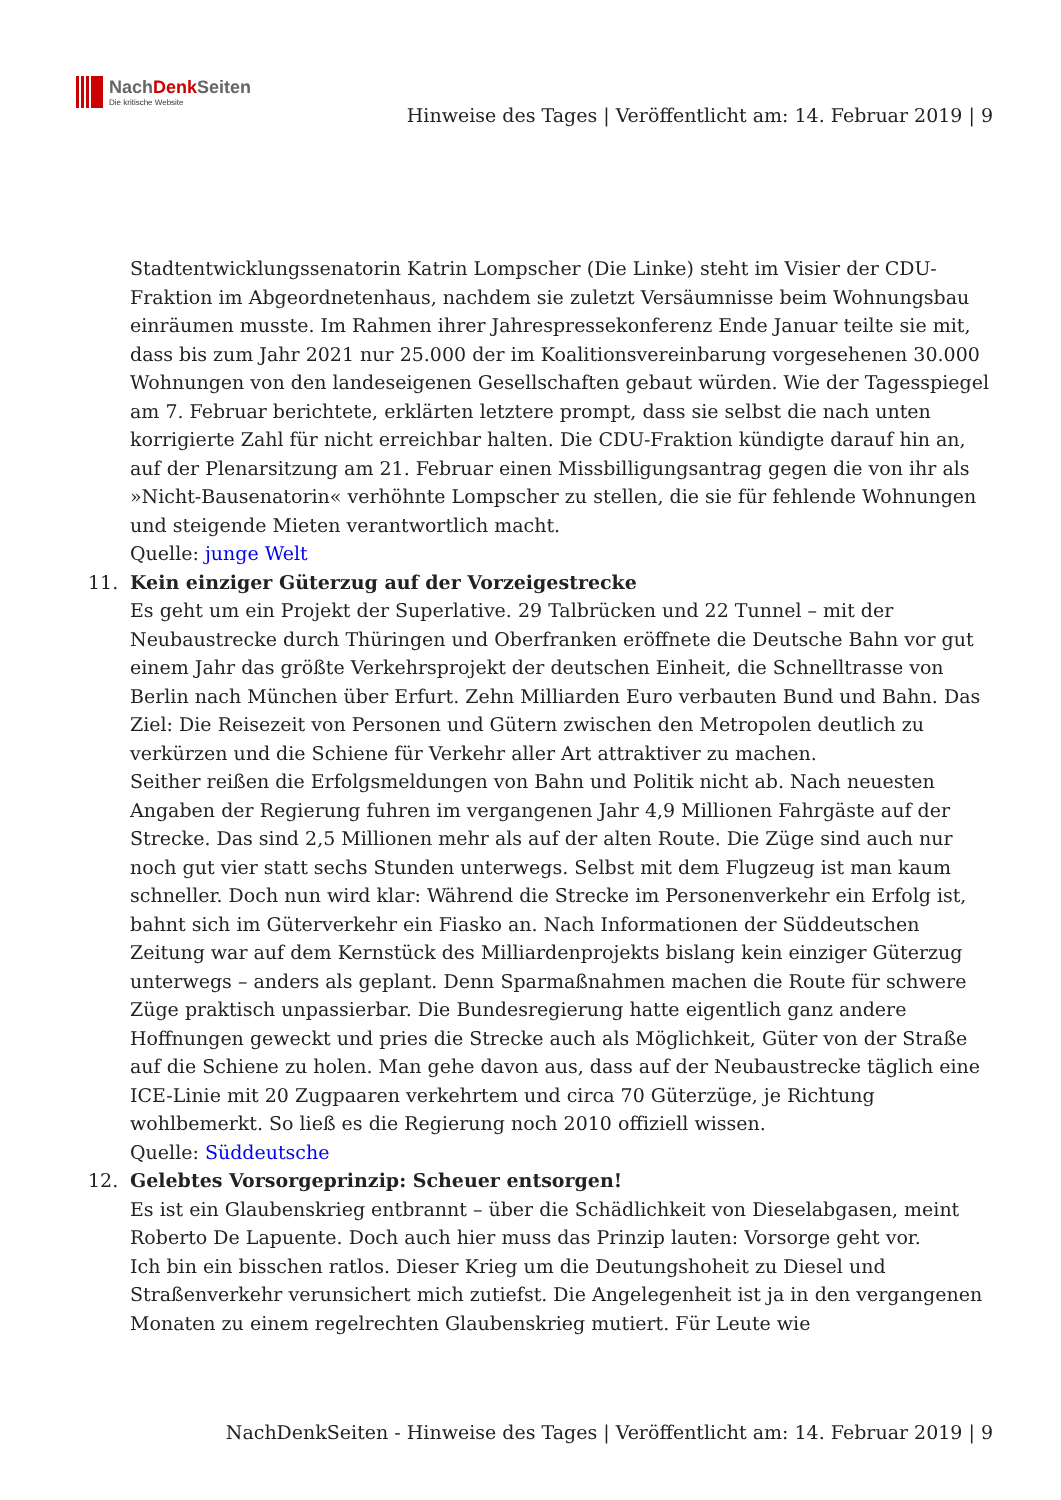NachDenk Seiten
Die kritische Website
Hinweise des Tages | Veröffentlicht am: 14. Februar 2019 | 9
Stadtentwicklungssenatorin Katrin Lompscher (Die Linke) steht im Visier der CDU-Fraktion im Abgeordnetenhaus, nachdem sie zuletzt Versäumnisse beim Wohnungsbau einräumen musste. Im Rahmen ihrer Jahrespressekonferenz Ende Januar teilte sie mit, dass bis zum Jahr 2021 nur 25.000 der im Koalitionsvereinbarung vorgesehenen 30.000 Wohnungen von den landeseigenen Gesellschaften gebaut würden. Wie der Tagesspiegel am 7. Februar berichtete, erklärten letztere prompt, dass sie selbst die nach unten korrigierte Zahl für nicht erreichbar halten. Die CDU-Fraktion kündigte darauf hin an, auf der Plenarsitzung am 21. Februar einen Missbilligungsantrag gegen die von ihr als »Nicht-Bausenatorin« verhöhnte Lompscher zu stellen, die sie für fehlende Wohnungen und steigende Mieten verantwortlich macht.
Quelle: junge Welt
11. Kein einziger Güterzug auf der Vorzeigestrecke
Es geht um ein Projekt der Superlative. 29 Talbrücken und 22 Tunnel – mit der Neubaustrecke durch Thüringen und Oberfranken eröffnete die Deutsche Bahn vor gut einem Jahr das größte Verkehrsprojekt der deutschen Einheit, die Schnelltrasse von Berlin nach München über Erfurt. Zehn Milliarden Euro verbauten Bund und Bahn. Das Ziel: Die Reisezeit von Personen und Gütern zwischen den Metropolen deutlich zu verkürzen und die Schiene für Verkehr aller Art attraktiver zu machen.
Seither reißen die Erfolgsmeldungen von Bahn und Politik nicht ab. Nach neuesten Angaben der Regierung fuhren im vergangenen Jahr 4,9 Millionen Fahrgäste auf der Strecke. Das sind 2,5 Millionen mehr als auf der alten Route. Die Züge sind auch nur noch gut vier statt sechs Stunden unterwegs. Selbst mit dem Flugzeug ist man kaum schneller. Doch nun wird klar: Während die Strecke im Personenverkehr ein Erfolg ist, bahnt sich im Güterverkehr ein Fiasko an. Nach Informationen der Süddeutschen Zeitung war auf dem Kernstück des Milliardenprojekts bislang kein einziger Güterzug unterwegs – anders als geplant. Denn Sparmaßnahmen machen die Route für schwere Züge praktisch unpassierbar. Die Bundesregierung hatte eigentlich ganz andere Hoffnungen geweckt und pries die Strecke auch als Möglichkeit, Güter von der Straße auf die Schiene zu holen. Man gehe davon aus, dass auf der Neubaustrecke täglich eine ICE-Linie mit 20 Zugpaaren verkehrtem und circa 70 Güterzüge, je Richtung wohlbemerkt. So ließ es die Regierung noch 2010 offiziell wissen.
Quelle: Süddeutsche
12. Gelebtes Vorsorgeprinzip: Scheuer entsorgen!
Es ist ein Glaubenskrieg entbrannt – über die Schädlichkeit von Dieselabgasen, meint Roberto De Lapuente. Doch auch hier muss das Prinzip lauten: Vorsorge geht vor.
Ich bin ein bisschen ratlos. Dieser Krieg um die Deutungshoheit zu Diesel und Straßenverkehr verunsichert mich zutiefst. Die Angelegenheit ist ja in den vergangenen Monaten zu einem regelrechten Glaubenskrieg mutiert. Für Leute wie
NachDenkSeiten - Hinweise des Tages | Veröffentlicht am: 14. Februar 2019 | 9